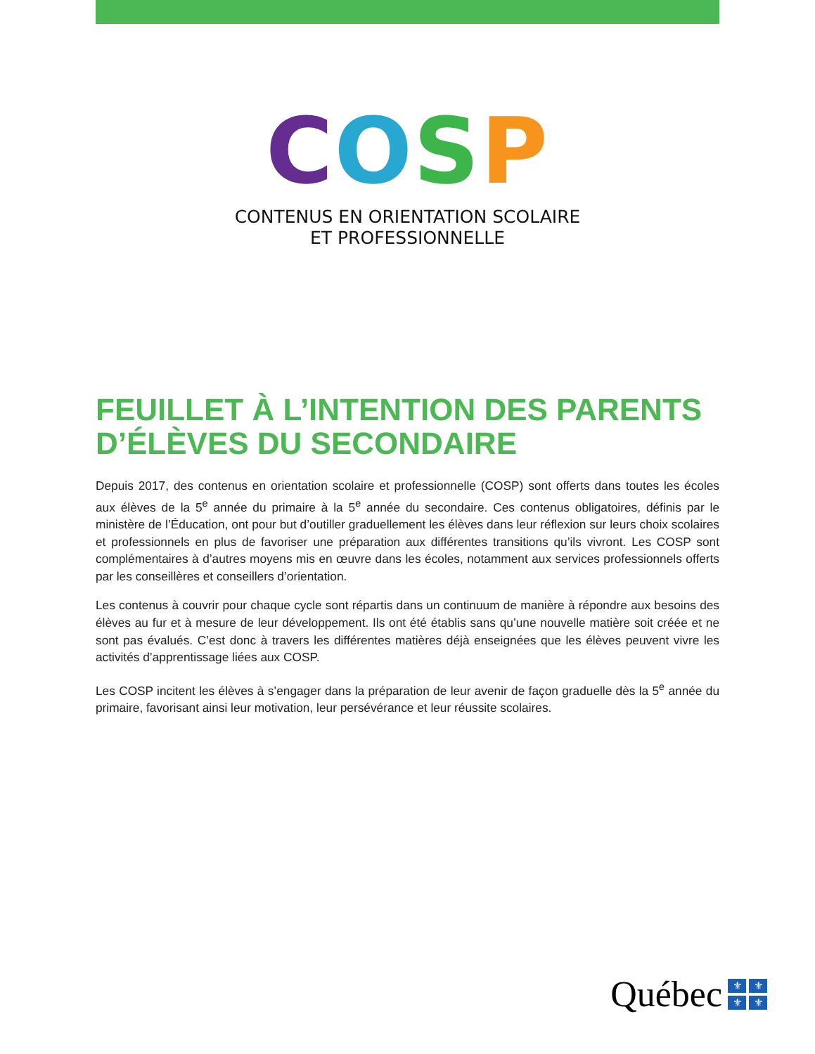COSP
CONTENUS EN ORIENTATION SCOLAIRE
ET PROFESSIONNELLE
FEUILLET À L’INTENTION DES PARENTS D’ÉLÈVES DU SECONDAIRE
Depuis 2017, des contenus en orientation scolaire et professionnelle (COSP) sont offerts dans toutes les écoles aux élèves de la 5<sup>e</sup> année du primaire à la 5<sup>e</sup> année du secondaire. Ces contenus obligatoires, définis par le ministère de l’Éducation, ont pour but d’outiller graduellement les élèves dans leur réflexion sur leurs choix scolaires et professionnels en plus de favoriser une préparation aux différentes transitions qu’ils vivront. Les COSP sont complémentaires à d’autres moyens mis en œuvre dans les écoles, notamment aux services professionnels offerts par les conseillères et conseillers d’orientation.
Les contenus à couvrir pour chaque cycle sont répartis dans un continuum de manière à répondre aux besoins des élèves au fur et à mesure de leur développement. Ils ont été établis sans qu’une nouvelle matière soit créée et ne sont pas évalués. C’est donc à travers les différentes matières déjà enseignées que les élèves peuvent vivre les activités d’apprentissage liées aux COSP.
Les COSP incitent les élèves à s’engager dans la préparation de leur avenir de façon graduelle dès la 5<sup>e</sup> année du primaire, favorisant ainsi leur motivation, leur persévérance et leur réussite scolaires.
Québec
⚜ ⚜ ⚜ ⚜